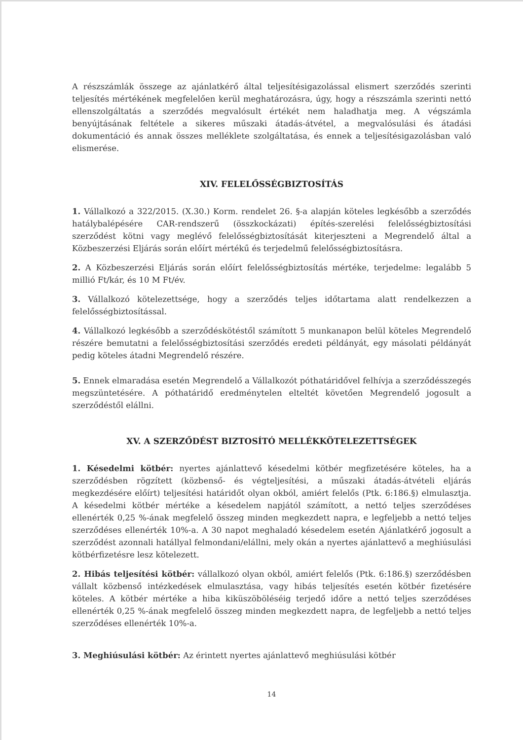A részszámlák összege az ajánlatkérő által teljesítésigazolással elismert szerződés szerinti teljesítés mértékének megfelelően kerül meghatározásra, úgy, hogy a részszámla szerinti nettó ellenszolgáltatás a szerződés megvalósult értékét nem haladhatja meg. A végszámla benyújtásának feltétele a sikeres műszaki átadás-átvétel, a megvalósulási és átadási dokumentáció és annak összes melléklete szolgáltatása, és ennek a teljesítésigazolásban való elismerése.
XIV. FELELŐSSÉGBIZTOSÍTÁS
1. Vállalkozó a 322/2015. (X.30.) Korm. rendelet 26. §-a alapján köteles legkésőbb a szerződés hatálybalépésére CAR-rendszerű (összkockázati) építés-szerelési felelősségbiztosítási szerződést kötni vagy meglévő felelősségbiztosítását kiterjeszteni a Megrendelő által a Közbeszerzési Eljárás során előírt mértékű és terjedelmű felelősségbiztosításra.
2. A Közbeszerzési Eljárás során előírt felelősségbiztosítás mértéke, terjedelme: legalább 5 millió Ft/kár, és 10 M Ft/év.
3. Vállalkozó kötelezettsége, hogy a szerződés teljes időtartama alatt rendelkezzen a felelősségbiztosítással.
4. Vállalkozó legkésőbb a szerződéskötéstől számított 5 munkanapon belül köteles Megrendelő részére bemutatni a felelősségbiztosítási szerződés eredeti példányát, egy másolati példányát pedig köteles átadni Megrendelő részére.
5. Ennek elmaradása esetén Megrendelő a Vállalkozót póthatáridővel felhívja a szerződésszegés megszüntetésére. A póthatáridő eredménytelen elteltét követően Megrendelő jogosult a szerződéstől elállni.
XV. A SZERZŐDÉST BIZTOSÍTÓ MELLÉKKÖTELEZETTSÉGEK
1. Késedelmi kötbér: nyertes ajánlattevő késedelmi kötbér megfizetésére köteles, ha a szerződésben rögzített (közbenső- és végteljesítési, a műszaki átadás-átvételi eljárás megkezdésére előírt) teljesítési határidőt olyan okból, amiért felelős (Ptk. 6:186.§) elmulasztja. A késedelmi kötbér mértéke a késedelem napjától számított, a nettó teljes szerződéses ellenérték 0,25 %-ának megfelelő összeg minden megkezdett napra, e legfeljebb a nettó teljes szerződéses ellenérték 10%-a. A 30 napot meghaladó késedelem esetén Ajánlatkérő jogosult a szerződést azonnali hatállyal felmondani/elállni, mely okán a nyertes ajánlattevő a meghiúsulási kötbérfizetésre lesz kötelezett.
2. Hibás teljesítési kötbér: vállalkozó olyan okból, amiért felelős (Ptk. 6:186.§) szerződésben vállalt közbenső intézkedések elmulasztása, vagy hibás teljesítés esetén kötbér fizetésére köteles. A kötbér mértéke a hiba kiküszöböléséig terjedő időre a nettó teljes szerződéses ellenérték 0,25 %-ának megfelelő összeg minden megkezdett napra, de legfeljebb a nettó teljes szerződéses ellenérték 10%-a.
3. Meghiúsulási kötbér: Az érintett nyertes ajánlattevő meghiúsulási kötbér
14